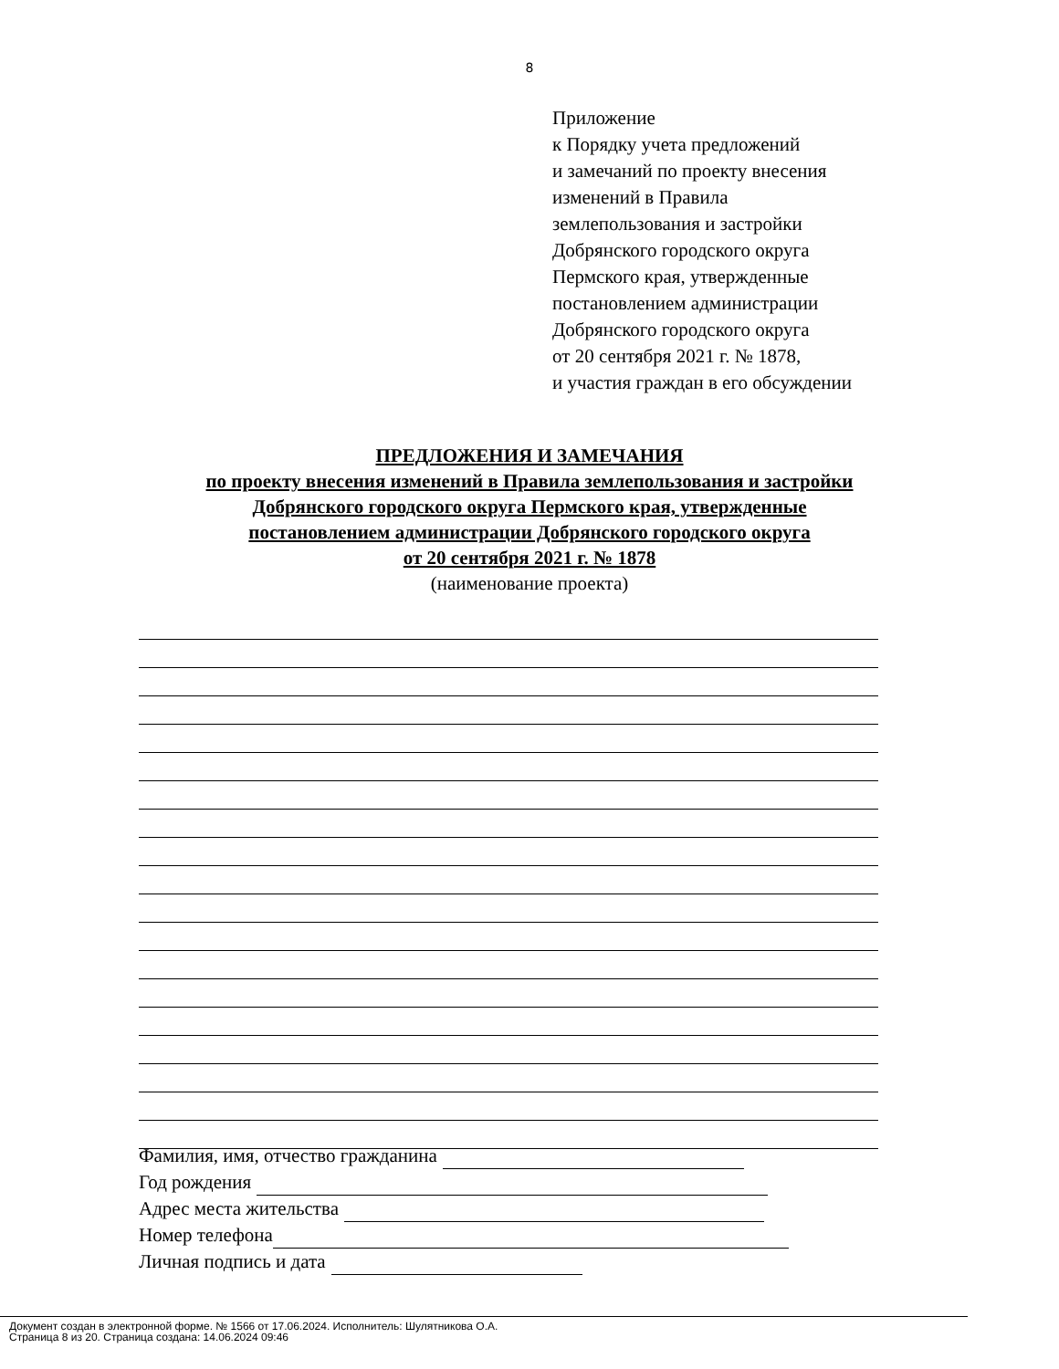8
Приложение
к Порядку учета предложений
и замечаний по проекту внесения
изменений в Правила
землепользования и застройки
Добрянского городского округа
Пермского края, утвержденные
постановлением администрации
Добрянского городского округа
от 20 сентября 2021 г. № 1878,
и участия граждан в его обсуждении
ПРЕДЛОЖЕНИЯ И ЗАМЕЧАНИЯ
по проекту внесения изменений в Правила землепользования и застройки
Добрянского городского округа Пермского края, утвержденные
постановлением администрации Добрянского городского округа
от 20 сентября 2021 г. № 1878
(наименование проекта)
Фамилия, имя, отчество гражданина
Год рождения
Адрес места жительства
Номер телефона
Личная подпись и дата
Документ создан в электронной форме. № 1566 от 17.06.2024. Исполнитель: Шулятникова О.А.
Страница 8 из 20. Страница создана: 14.06.2024 09:46